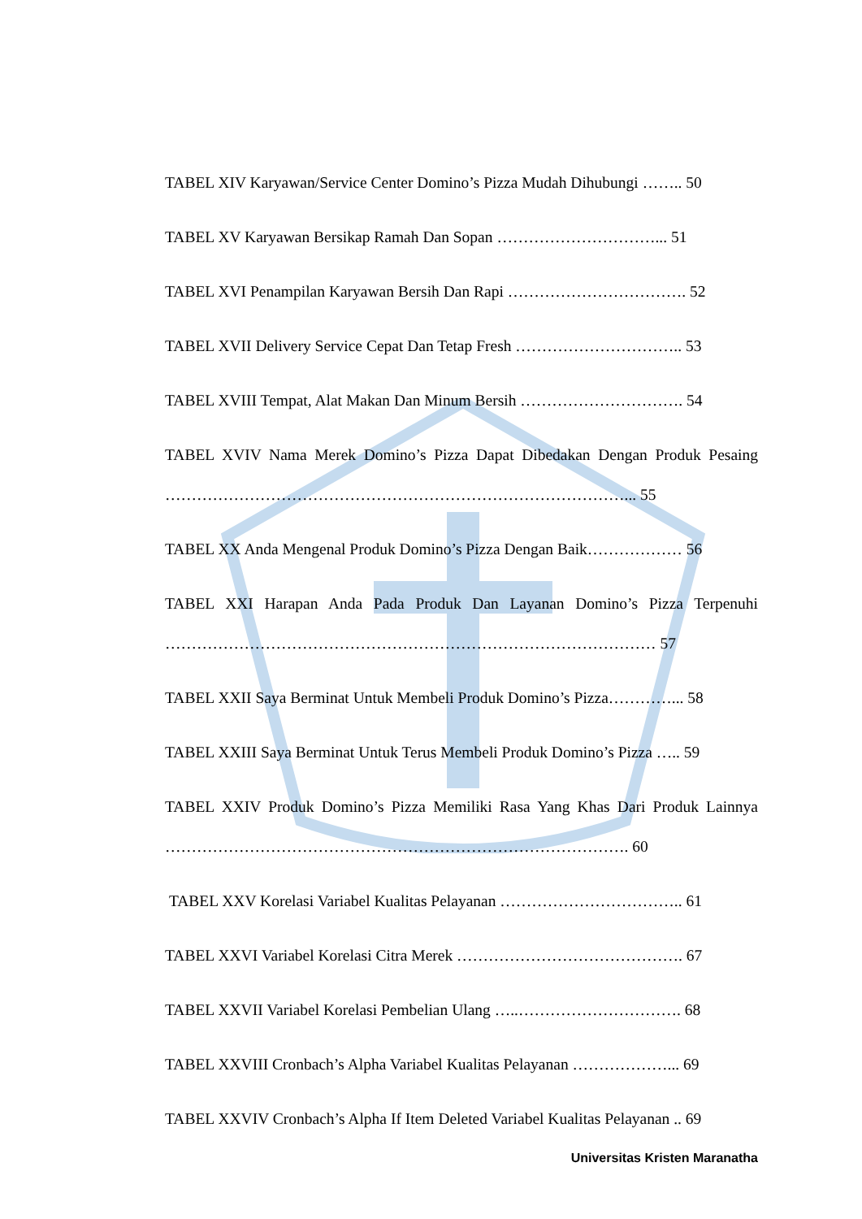TABEL XIV Karyawan/Service Center Domino’s Pizza Mudah Dihubungi …….. 50
TABEL XV Karyawan Bersikap Ramah Dan Sopan …………………………... 51
TABEL XVI Penampilan Karyawan Bersih Dan Rapi ……………………………. 52
TABEL XVII Delivery Service Cepat Dan Tetap Fresh ………………………….. 53
TABEL XVIII Tempat, Alat Makan Dan Minum Bersih …………………………. 54
TABEL XVIV Nama Merek Domino’s Pizza Dapat Dibedakan Dengan Produk Pesaing ……………………………………………………………………………... 55
TABEL XX Anda Mengenal Produk Domino’s Pizza Dengan Baik……………… 56
TABEL XXI Harapan Anda Pada Produk Dan Layanan Domino’s Pizza Terpenuhi ………………………………………………………………………………… 57
TABEL XXII Saya Berminat Untuk Membeli Produk Domino’s Pizza…………... 58
TABEL XXIII Saya Berminat Untuk Terus Membeli Produk Domino’s Pizza ….. 59
TABEL XXIV Produk Domino’s Pizza Memiliki Rasa Yang Khas Dari Produk Lainnya ……………………………………………………………………………. 60
TABEL XXV Korelasi Variabel Kualitas Pelayanan …………………………….. 61
TABEL XXVI Variabel Korelasi Citra Merek ……………………………………. 67
TABEL XXVII Variabel Korelasi Pembelian Ulang …..…………………………. 68
TABEL XXVIII Cronbach’s Alpha Variabel Kualitas Pelayanan ………………... 69
TABEL XXVIV Cronbach’s Alpha If Item Deleted Variabel Kualitas Pelayanan .. 69
Universitas Kristen Maranatha